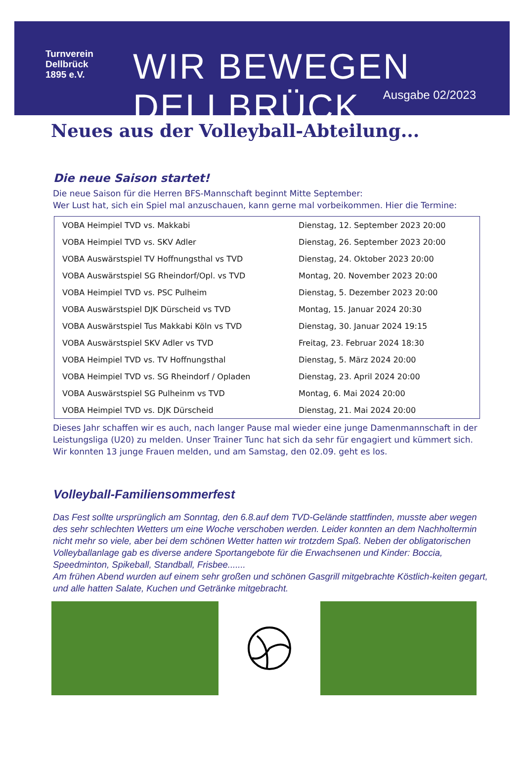Turnverein
Dellbrück
1895 e.V.
WIR BEWEGEN DELLBRÜCK.
Ausgabe 02/2023
Neues aus der Volleyball-Abteilung...
Die neue Saison startet!
Die neue Saison für die Herren BFS-Mannschaft beginnt Mitte September:
Wer Lust hat, sich ein Spiel mal anzuschauen, kann gerne mal vorbeikommen. Hier die Termine:
| VOBA Heimpiel TVD vs. Makkabi | Dienstag, 12. September 2023 20:00 |
| VOBA Heimpiel TVD vs. SKV Adler | Dienstag, 26. September 2023 20:00 |
| VOBA Auswärstspiel TV Hoffnungsthal vs TVD | Dienstag, 24. Oktober 2023 20:00 |
| VOBA Auswärstspiel SG Rheindorf/Opl. vs TVD | Montag, 20. November 2023 20:00 |
| VOBA Heimpiel TVD vs. PSC Pulheim | Dienstag, 5. Dezember 2023 20:00 |
| VOBA Auswärstspiel DJK Dürscheid vs TVD | Montag, 15. Januar 2024 20:30 |
| VOBA Auswärstspiel Tus Makkabi Köln vs TVD | Dienstag, 30. Januar 2024 19:15 |
| VOBA Auswärstspiel SKV Adler vs TVD | Freitag, 23. Februar 2024 18:30 |
| VOBA Heimpiel TVD vs. TV Hoffnungsthal | Dienstag, 5. März 2024 20:00 |
| VOBA Heimpiel TVD vs. SG Rheindorf / Opladen | Dienstag, 23. April 2024 20:00 |
| VOBA Auswärstspiel SG Pulheinm vs TVD | Montag, 6. Mai 2024 20:00 |
| VOBA Heimpiel TVD vs. DJK Dürscheid | Dienstag, 21. Mai 2024 20:00 |
Dieses Jahr schaffen wir es auch, nach langer Pause mal wieder eine junge Damenmannschaft in der Leistungsliga (U20) zu melden. Unser Trainer Tunc hat sich da sehr für engagiert und kümmert sich. Wir konnten 13 junge Frauen melden, und am Samstag, den 02.09. geht es los.
Volleyball-Familiensommerfest
Das Fest sollte ursprünglich am Sonntag, den 6.8.auf dem TVD-Gelände stattfinden, musste aber wegen des sehr schlechten Wetters um eine Woche verschoben werden. Leider konnten an dem Nachholtermin nicht mehr so viele, aber bei dem schönen Wetter hatten wir trotzdem Spaß. Neben der obligatorischen Volleyballanlage gab es diverse andere Sportangebote für die Erwachsenen und Kinder: Boccia, Speedminton, Spikeball, Standball, Frisbee.......
Am frühen Abend wurden auf einem sehr großen und schönen Gasgrill mitgebrachte Köstlich-keiten gegart, und alle hatten Salate, Kuchen und Getränke mitgebracht.